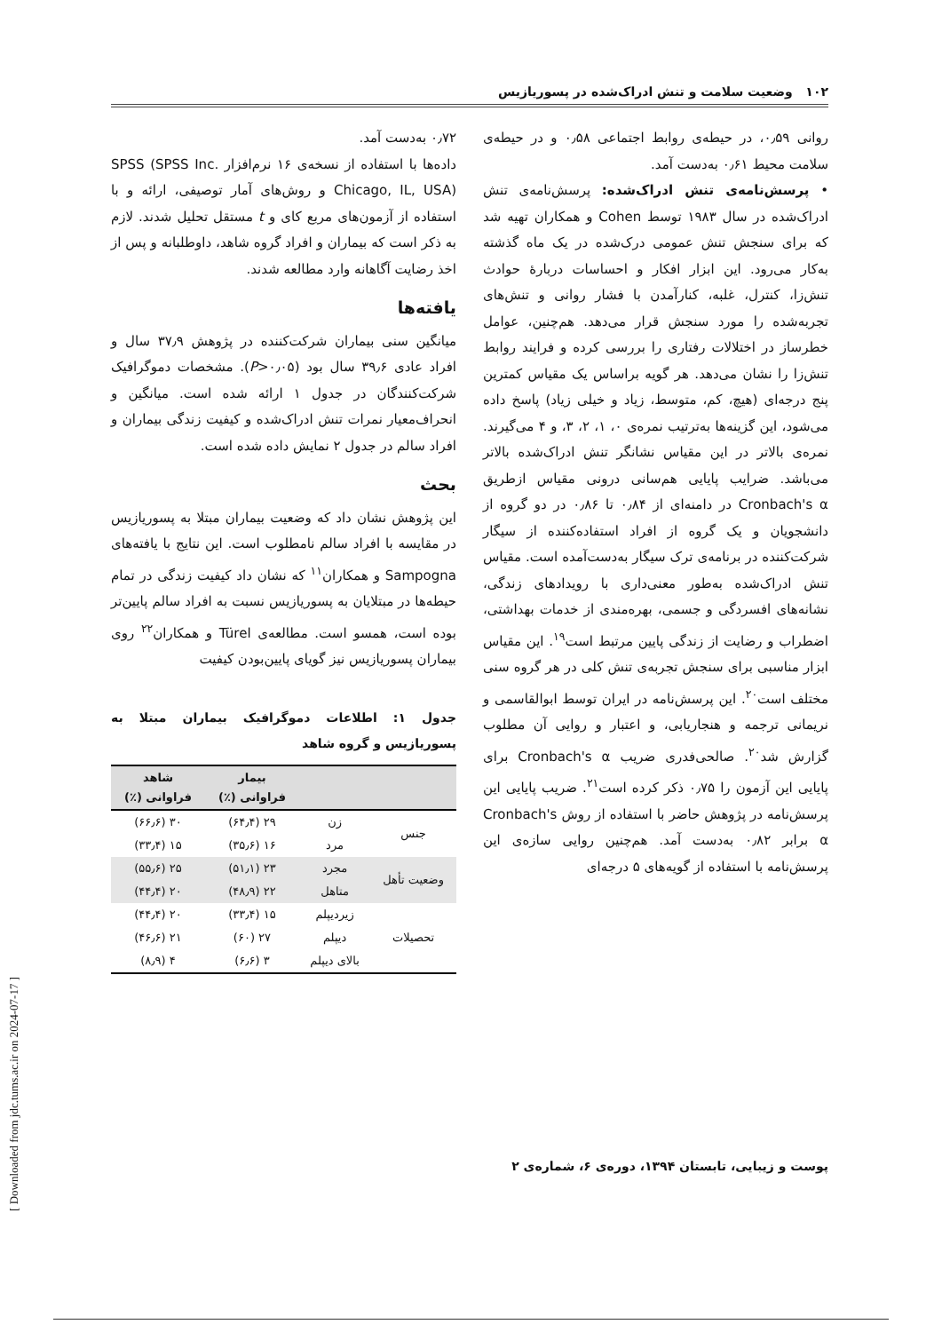۱۰۲ وضعیت سلامت و تنش ادراک‌شده در پسوریازیس
روانی ۰٫۵۹، در حیطه‌ی روابط اجتماعی ۰٫۵۸ و در حیطه‌ی سلامت محیط ۰٫۶۱ به‌دست آمد.
• پرسش‌نامه‌ی تنش ادراک‌شده: پرسش‌نامه‌ی تنش ادراک‌شده در سال ۱۹۸۳ توسط Cohen و همکاران تهیه شد که برای سنجش تنش عمومی درک‌شده در یک ماه گذشته به‌کار می‌رود. این ابزار افکار و احساسات دربارهٔ حوادث تنش‌زا، کنترل، غلبه، کنارآمدن با فشار روانی و تنش‌های تجربه‌شده را مورد سنجش قرار می‌دهد. هم‌چنین، عوامل خطرساز در اختلالات رفتاری را بررسی کرده و فرایند روابط تنش‌زا را نشان می‌دهد. هر گویه براساس یک مقیاس کمترین پنج درجه‌ای (هیچ، کم، متوسط، زیاد و خیلی زیاد) پاسخ داده می‌شود، این گزینه‌ها به‌ترتیب نمره‌ی ۰، ۱، ۲، ۳، و ۴ می‌گیرند. نمره‌ی بالاتر در این مقیاس نشانگر تنش ادراک‌شده بالاتر می‌باشد. ضرایب پایایی هم‌سانی درونی مقیاس ازطریق Cronbach's α در دامنه‌ای از ۰٫۸۴ تا ۰٫۸۶ در دو گروه از دانشجویان و یک گروه از افراد استفاده‌کننده از سیگار شرکت‌کننده در برنامه‌ی ترک سیگار به‌دست‌آمده است. مقیاس تنش ادراک‌شده به‌طور معنی‌داری با رویدادهای زندگی، نشانه‌های افسردگی و جسمی، بهره‌مندی از خدمات بهداشتی، اضطراب و رضایت از زندگی پایین مرتبط است<sup>۱۹</sup>. این مقیاس ابزار مناسبی برای سنجش تجربه‌ی تنش کلی در هر گروه سنی مختلف است<sup>۲۰</sup>. این پرسش‌نامه در ایران توسط ابوالقاسمی و نریمانی ترجمه و هنجاریابی، و اعتبار و روایی آن مطلوب گزارش شد<sup>۲۰</sup>. صالحی‌فدری ضریب Cronbach's α برای پایایی این آزمون را ۰٫۷۵ ذکر کرده است<sup>۲۱</sup>. ضریب پایایی این پرسش‌نامه در پژوهش حاضر با استفاده از روش Cronbach's α برابر ۰٫۸۲ به‌دست آمد. هم‌چنین روایی سازه‌ی این پرسش‌نامه با استفاده از گویه‌های ۵ درجه‌ای
۰٫۷۲ به‌دست آمد.
داده‌ها با استفاده از نسخه‌ی ۱۶ نرم‌افزار SPSS (SPSS Inc. Chicago, IL, USA) و روش‌های آمار توصیفی، ارائه و با استفاده از آزمون‌های مربع کای و t مستقل تحلیل شدند. لازم به ذکر است که بیماران و افراد گروه شاهد، داوطلبانه و پس از اخذ رضایت آگاهانه وارد مطالعه شدند.
یافته‌ها
میانگین سنی بیماران شرکت‌کننده در پژوهش ۳۷٫۹ سال و افراد عادی ۳۹٫۶ سال بود (P>۰٫۰۵). مشخصات دموگرافیک شرکت‌کنندگان در جدول ۱ ارائه شده است. میانگین و انحراف‌معیار نمرات تنش ادراک‌شده و کیفیت زندگی بیماران و افراد سالم در جدول ۲ نمایش داده شده است.
بحث
این پژوهش نشان داد که وضعیت بیماران مبتلا به پسوریازیس در مقایسه با افراد سالم نامطلوب است. این نتایج با یافته‌های Sampogna و همکاران<sup>۱۱</sup> که نشان داد کیفیت زندگی در تمام حیطه‌ها در مبتلایان به پسوریازیس نسبت به افراد سالم پایین‌تر بوده است، همسو است. مطالعه‌ی Türel و همکاران<sup>۲۲</sup> روی بیماران پسوریازیس نیز گویای پایین‌بودن کیفیت
جدول ۱: اطلاعات دموگرافیک بیماران مبتلا به پسوریازیس و گروه شاهد
| | | بیمار فراوانی (٪) | شاهد فراوانی (٪) |
| --- | --- | --- | --- |
| جنس | زن | ۲۹ (۶۴٫۴) | ۳۰ (۶۶٫۶) |
| | مرد | ۱۶ (۳۵٫۶) | ۱۵ (۳۳٫۴) |
| وضعیت تأهل | مجرد | ۲۳ (۵۱٫۱) | ۲۵ (۵۵٫۶) |
| | متاهل | ۲۲ (۴۸٫۹) | ۲۰ (۴۴٫۴) |
| تحصیلات | زیردیپلم | ۱۵ (۳۳٫۴) | ۲۰ (۴۴٫۴) |
| | دیپلم | ۲۷ (۶۰) | ۲۱ (۴۶٫۶) |
| | بالای دیپلم | ۳ (۶٫۶) | ۴ (۸٫۹) |
پوست و زیبایی، تابستان ۱۳۹۴، دوره‌ی ۶، شماره‌ی ۲
[ Downloaded from jdc.tums.ac.ir on 2024-07-17 ]